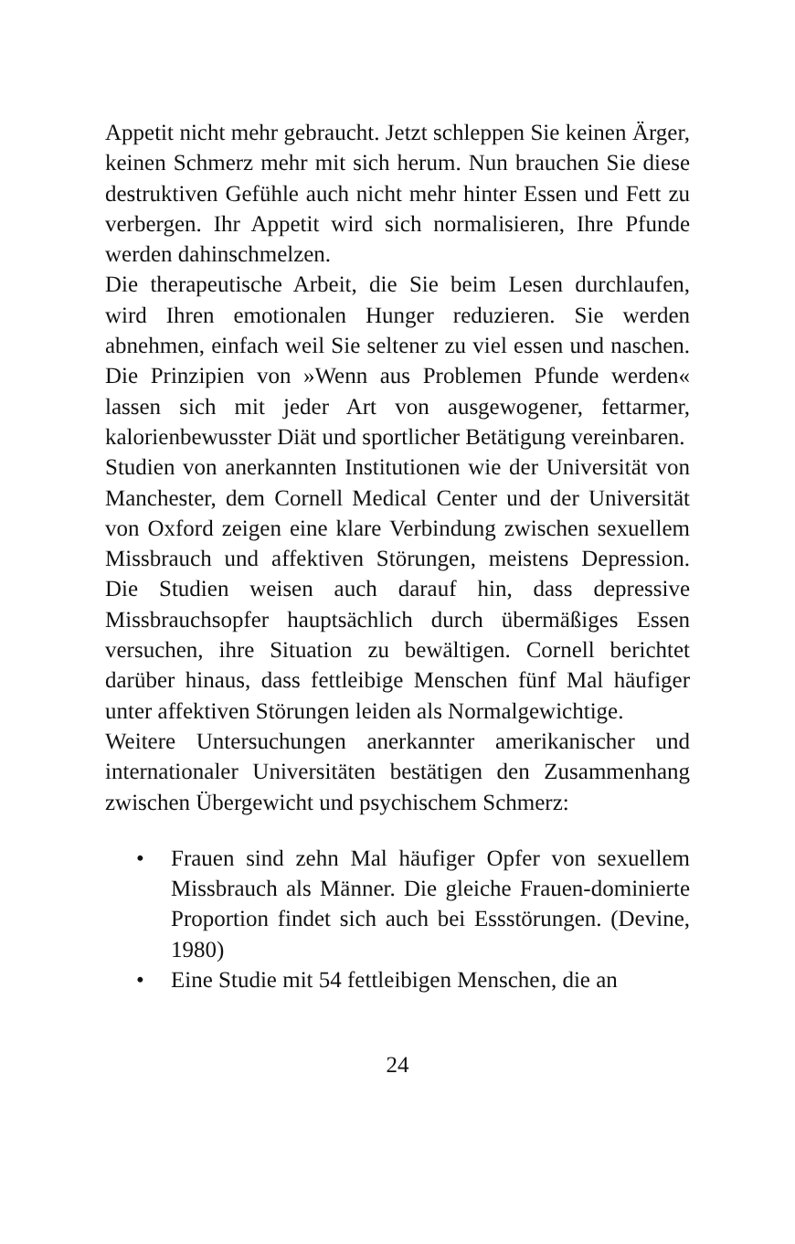Appetit nicht mehr gebraucht. Jetzt schleppen Sie keinen Ärger, keinen Schmerz mehr mit sich herum. Nun brauchen Sie diese destruktiven Gefühle auch nicht mehr hinter Essen und Fett zu verbergen. Ihr Appetit wird sich normalisieren, Ihre Pfunde werden dahinschmelzen.
Die therapeutische Arbeit, die Sie beim Lesen durchlaufen, wird Ihren emotionalen Hunger reduzieren. Sie werden abnehmen, einfach weil Sie seltener zu viel essen und naschen. Die Prinzipien von »Wenn aus Problemen Pfunde werden« lassen sich mit jeder Art von ausgewogener, fettarmer, kalorienbewusster Diät und sportlicher Betätigung vereinbaren.
Studien von anerkannten Institutionen wie der Universität von Manchester, dem Cornell Medical Center und der Universität von Oxford zeigen eine klare Verbindung zwischen sexuellem Missbrauch und affektiven Störungen, meistens Depression. Die Studien weisen auch darauf hin, dass depressive Missbrauchsopfer hauptsächlich durch übermäßiges Essen versuchen, ihre Situation zu bewältigen. Cornell berichtet darüber hinaus, dass fettleibige Menschen fünf Mal häufiger unter affektiven Störungen leiden als Normalgewichtige.
Weitere Untersuchungen anerkannter amerikanischer und internationaler Universitäten bestätigen den Zusammenhang zwischen Übergewicht und psychischem Schmerz:
• Frauen sind zehn Mal häufiger Opfer von sexuellem Missbrauch als Männer. Die gleiche Frauen-dominierte Proportion findet sich auch bei Essstörungen. (Devine, 1980)
• Eine Studie mit 54 fettleibigen Menschen, die an
24